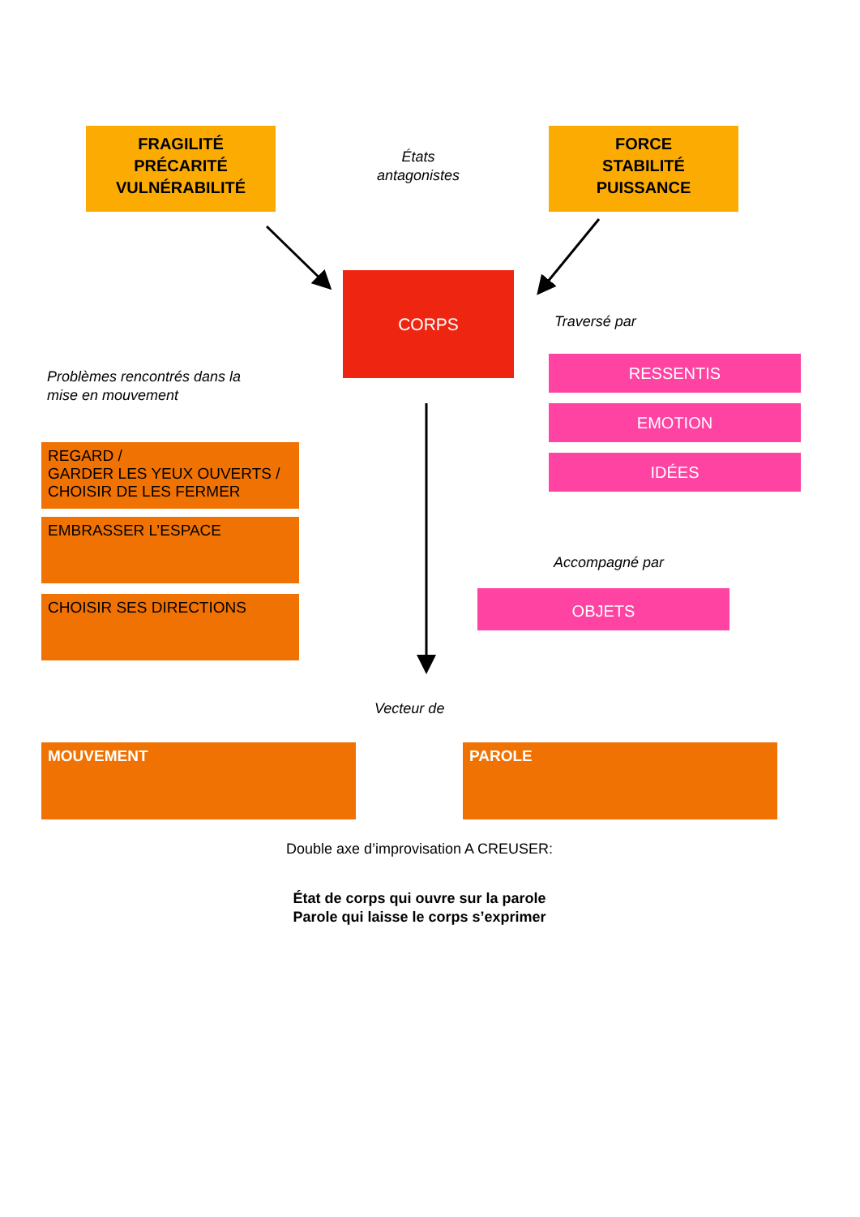FRAGILITÉ
PRÉCARITÉ
VULNÉRABILITÉ
États
antagonistes
FORCE
STABILITÉ
PUISSANCE
CORPS
Traversé par
Problèmes rencontrés dans la
mise en mouvement
RESSENTIS
EMOTION
IDÉES
REGARD /
GARDER LES YEUX OUVERTS /
CHOISIR DE LES FERMER
EMBRASSER L’ESPACE
CHOISIR SES DIRECTIONS
Accompagné par
OBJETS
Vecteur de
MOUVEMENT PAROLE
Double axe d’improvisation A CREUSER:
État de corps qui ouvre sur la parole
Parole qui laisse le corps s’exprimer